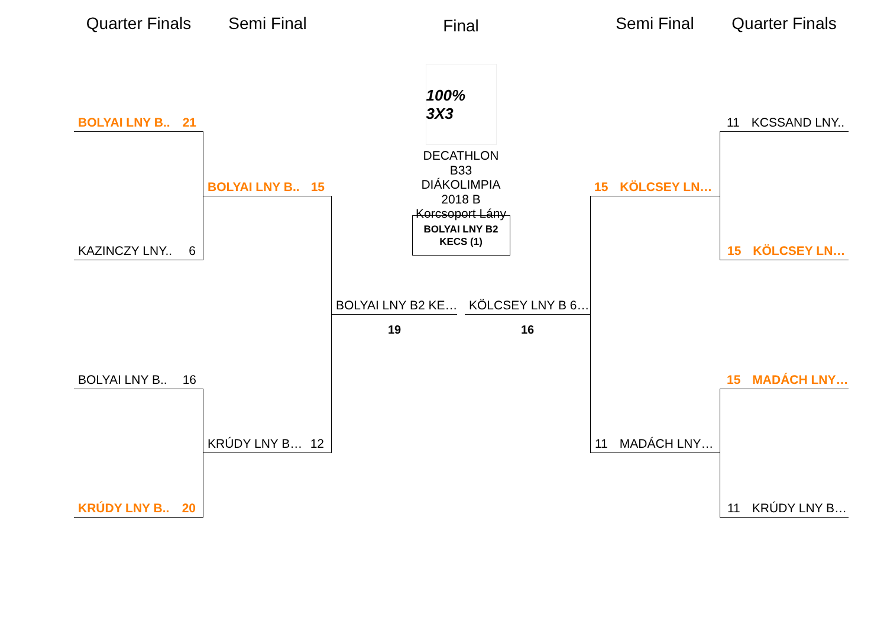Quarter Finals
BOLYAI LNY B.. 21
KAZINCZY LNY.. 6
BOLYAI LNY B.. 16
KRÚDY LNY B.. 20
Semi Final
BOLYAI LNY B.. 15
KRÚDY LNY B… 12
Final
100% 3X3
DECATHLON B33 DIÁKOLIMPIA 2018 B Korcsoport Lány
BOLYAI LNY B2
KECS (1)
BOLYAI LNY B2 KE…
19
KÖLCSEY LNY B 6…
16
Semi Final
15 KÖLCSEY LN…
11 MADÁCH LNY…
Quarter Finals
11 KCSSAND LNY..
15 KÖLCSEY LN…
15 MADÁCH LNY…
11 KRÚDY LNY B…